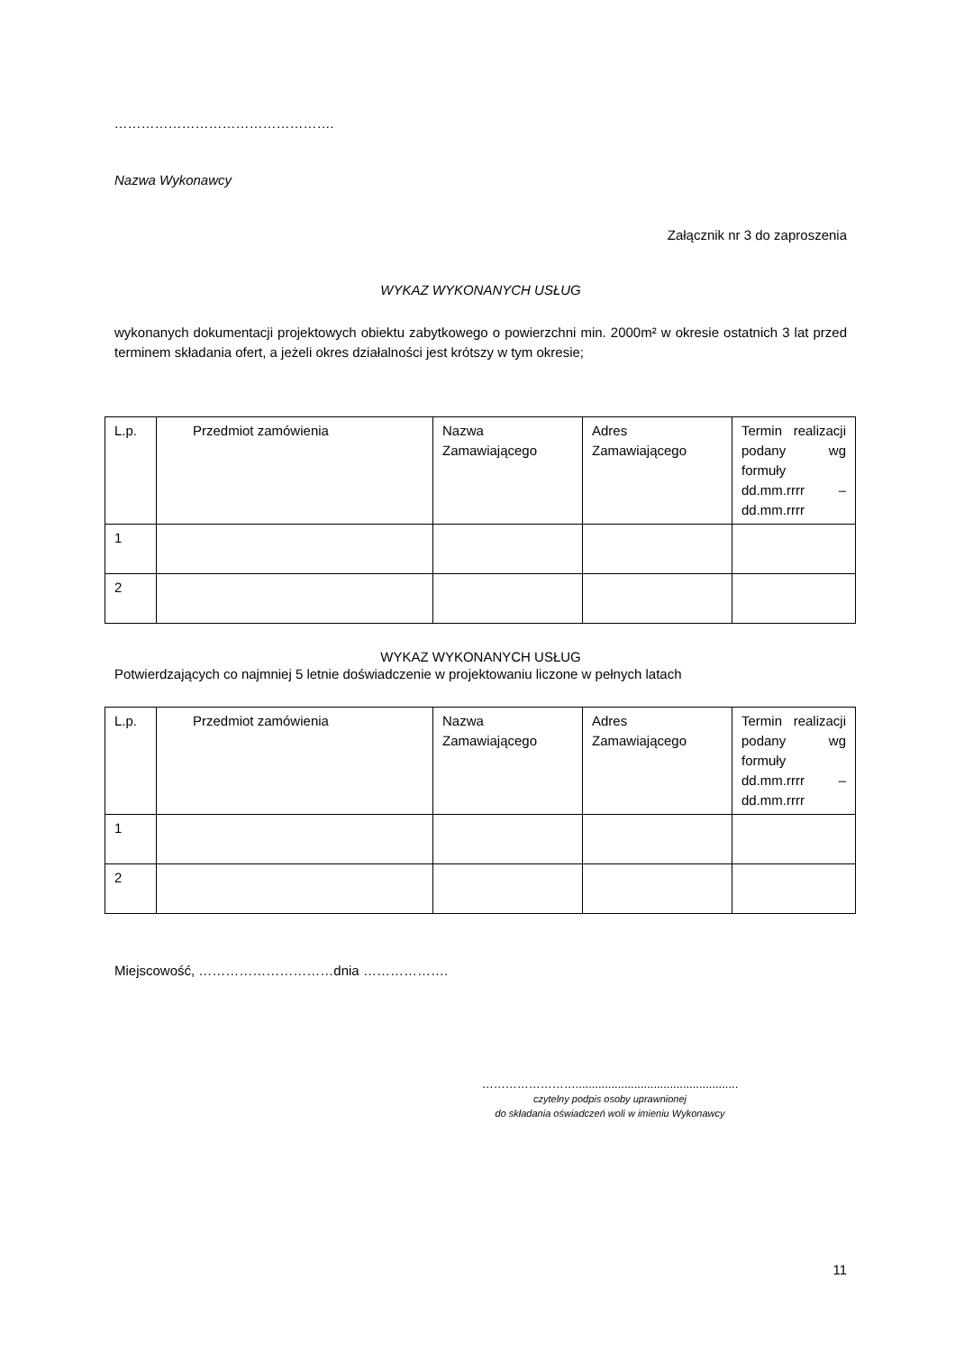………………………………………….
Nazwa Wykonawcy
Załącznik nr 3 do zaproszenia
WYKAZ WYKONANYCH USŁUG
wykonanych dokumentacji projektowych obiektu zabytkowego o powierzchni min. 2000m² w okresie ostatnich 3 lat przed terminem składania ofert, a jeżeli okres działalności jest krótszy w tym okresie;
| L.p. | Przedmiot zamówienia | Nazwa Zamawiającego | Adres Zamawiającego | Termin realizacji podany wg formuły dd.mm.rrrr – dd.mm.rrrr |
| 1 | | | | |
| 2 | | | | |
WYKAZ WYKONANYCH USŁUG
Potwierdzających co najmniej 5 letnie doświadczenie w projektowaniu liczone w pełnych latach
| L.p. | Przedmiot zamówienia | Nazwa Zamawiającego | Adres Zamawiającego | Termin realizacji podany wg formuły dd.mm.rrrr – dd.mm.rrrr |
| 1 | | | | |
| 2 | | | | |
Miejscowość, …………………………dnia ……………….
……………………..................................................
czytelny podpis osoby uprawnionej
do składania oświadczeń woli w imieniu Wykonawcy
11